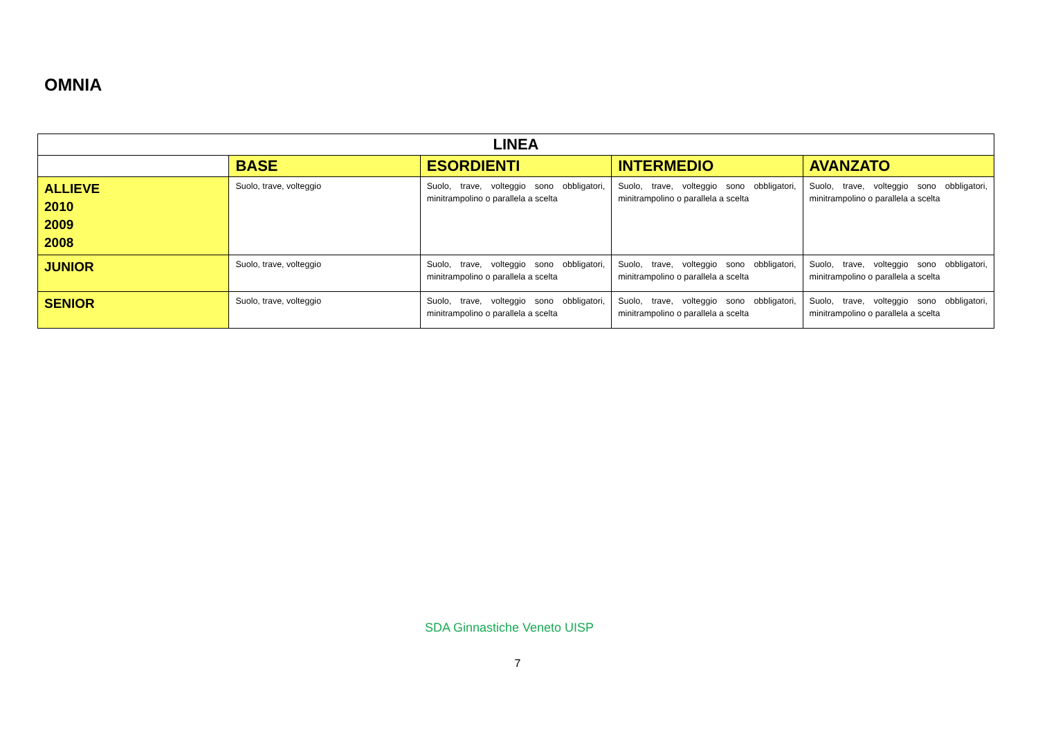OMNIA
| LINEA | | | | |
| --- | --- | --- | --- | --- |
| | BASE | ESORDIENTI | INTERMEDIO | AVANZATO |
| ALLIEVE 2010 2009 2008 | Suolo, trave, volteggio | Suolo, trave, volteggio sono obbligatori, minitrampolino o parallela a scelta | Suolo, trave, volteggio sono obbligatori, minitrampolino o parallela a scelta | Suolo, trave, volteggio sono obbligatori, minitrampolino o parallela a scelta |
| JUNIOR | Suolo, trave, volteggio | Suolo, trave, volteggio sono obbligatori, minitrampolino o parallela a scelta | Suolo, trave, volteggio sono obbligatori, minitrampolino o parallela a scelta | Suolo, trave, volteggio sono obbligatori, minitrampolino o parallela a scelta |
| SENIOR | Suolo, trave, volteggio | Suolo, trave, volteggio sono obbligatori, minitrampolino o parallela a scelta | Suolo, trave, volteggio sono obbligatori, minitrampolino o parallela a scelta | Suolo, trave, volteggio sono obbligatori, minitrampolino o parallela a scelta |
SDA Ginnastiche Veneto UISP
7